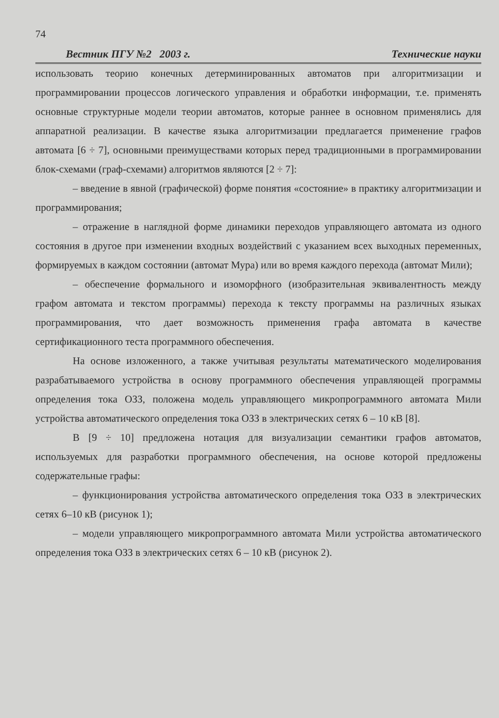74
Вестник ПГУ №2 2003 г. Технические науки
использовать теорию конечных детерминированных автоматов при алгоритмизации и программировании процессов логического управления и обработки информации, т.е. применять основные структурные модели теории автоматов, которые раннее в основном применялись для аппаратной реализации. В качестве языка алгоритмизации предлагается применение графов автомата [6 ÷ 7], основными преимуществами которых перед традиционными в программировании блок-схемами (граф-схемами) алгоритмов являются [2 ÷ 7]:
– введение в явной (графической) форме понятия «состояние» в практику алгоритмизации и программирования;
– отражение в наглядной форме динамики переходов управляющего автомата из одного состояния в другое при изменении входных воздействий с указанием всех выходных переменных, формируемых в каждом состоянии (автомат Мура) или во время каждого перехода (автомат Мили);
– обеспечение формального и изоморфного (изобразительная эквивалентность между графом автомата и текстом программы) перехода к тексту программы на различных языках программирования, что дает возможность применения графа автомата в качестве сертификационного теста программного обеспечения.
На основе изложенного, а также учитывая результаты математического моделирования разрабатываемого устройства в основу программного обеспечения управляющей программы определения тока ОЗЗ, положена модель управляющего микропрограммного автомата Мили устройства автоматического определения тока ОЗЗ в электрических сетях 6 – 10 кВ [8].
В [9 ÷ 10] предложена нотация для визуализации семантики графов автоматов, используемых для разработки программного обеспечения, на основе которой предложены содержательные графы:
– функционирования устройства автоматического определения тока ОЗЗ в электрических сетях 6–10 кВ (рисунок 1);
– модели управляющего микропрограммного автомата Мили устройства автоматического определения тока ОЗЗ в электрических сетях 6 – 10 кВ (рисунок 2).